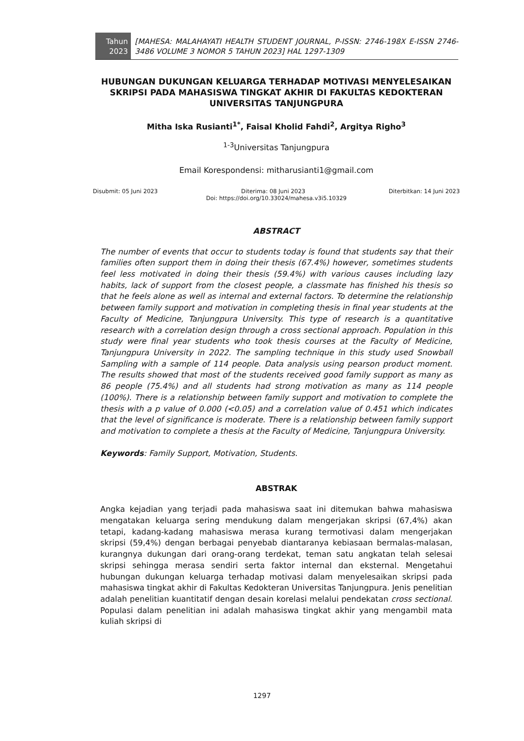Tahun
2023
[MAHESA: MALAHAYATI HEALTH STUDENT JOURNAL, P-ISSN: 2746-198X E-ISSN 2746-3486 VOLUME 3 NOMOR 5 TAHUN 2023] HAL 1297-1309
HUBUNGAN DUKUNGAN KELUARGA TERHADAP MOTIVASI MENYELESAIKAN SKRIPSI PADA MAHASISWA TINGKAT AKHIR DI FAKULTAS KEDOKTERAN UNIVERSITAS TANJUNGPURA
Mitha Iska Rusianti<sup>1*</sup>, Faisal Kholid Fahdi<sup>2</sup>, Argitya Righo<sup>3</sup>
<sup>1-3</sup>Universitas Tanjungpura
Email Korespondensi: mitharusianti1@gmail.com
Disubmit: 05 Juni 2023 Diterima: 08 Juni 2023 Diterbitkan: 14 Juni 2023
Doi: https://doi.org/10.33024/mahesa.v3i5.10329
ABSTRACT
The number of events that occur to students today is found that students say that their families often support them in doing their thesis (67.4%) however, sometimes students feel less motivated in doing their thesis (59.4%) with various causes including lazy habits, lack of support from the closest people, a classmate has finished his thesis so that he feels alone as well as internal and external factors. To determine the relationship between family support and motivation in completing thesis in final year students at the Faculty of Medicine, Tanjungpura University. This type of research is a quantitative research with a correlation design through a cross sectional approach. Population in this study were final year students who took thesis courses at the Faculty of Medicine, Tanjungpura University in 2022. The sampling technique in this study used Snowball Sampling with a sample of 114 people. Data analysis using pearson product moment. The results showed that most of the students received good family support as many as 86 people (75.4%) and all students had strong motivation as many as 114 people (100%). There is a relationship between family support and motivation to complete the thesis with a p value of 0.000 (<0.05) and a correlation value of 0.451 which indicates that the level of significance is moderate. There is a relationship between family support and motivation to complete a thesis at the Faculty of Medicine, Tanjungpura University.
Keywords: Family Support, Motivation, Students.
ABSTRAK
Angka kejadian yang terjadi pada mahasiswa saat ini ditemukan bahwa mahasiswa mengatakan keluarga sering mendukung dalam mengerjakan skripsi (67,4%) akan tetapi, kadang-kadang mahasiswa merasa kurang termotivasi dalam mengerjakan skripsi (59,4%) dengan berbagai penyebab diantaranya kebiasaan bermalas-malasan, kurangnya dukungan dari orang-orang terdekat, teman satu angkatan telah selesai skripsi sehingga merasa sendiri serta faktor internal dan eksternal. Mengetahui hubungan dukungan keluarga terhadap motivasi dalam menyelesaikan skripsi pada mahasiswa tingkat akhir di Fakultas Kedokteran Universitas Tanjungpura. Jenis penelitian adalah penelitian kuantitatif dengan desain korelasi melalui pendekatan cross sectional. Populasi dalam penelitian ini adalah mahasiswa tingkat akhir yang mengambil mata kuliah skripsi di
1297